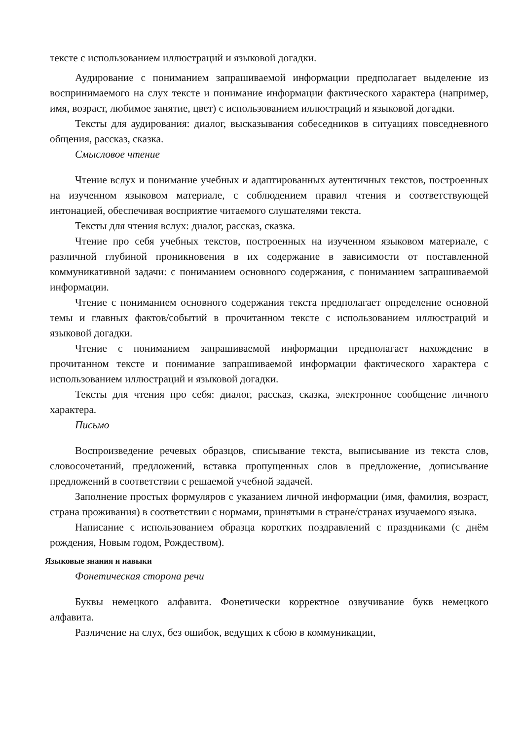тексте с использованием иллюстраций и языковой догадки.
Аудирование с пониманием запрашиваемой информации предполагает выделение из воспринимаемого на слух тексте и понимание информации фактического характера (например, имя, возраст, любимое занятие, цвет) с использованием иллюстраций и языковой догадки.
Тексты для аудирования: диалог, высказывания собеседников в ситуациях повседневного общения, рассказ, сказка.
Смысловое чтение
Чтение вслух и понимание учебных и адаптированных аутентичных текстов, построенных на изученном языковом материале, с соблюдением правил чтения и соответствующей интонацией, обеспечивая восприятие читаемого слушателями текста.
Тексты для чтения вслух: диалог, рассказ, сказка.
Чтение про себя учебных текстов, построенных на изученном языковом материале, с различной глубиной проникновения в их содержание в зависимости от поставленной коммуникативной задачи: с пониманием основного содержания, с пониманием запрашиваемой информации.
Чтение с пониманием основного содержания текста предполагает определение основной темы и главных фактов/событий в прочитанном тексте с использованием иллюстраций и языковой догадки.
Чтение с пониманием запрашиваемой информации предполагает нахождение в прочитанном тексте и понимание запрашиваемой информации фактического характера с использованием иллюстраций и языковой догадки.
Тексты для чтения про себя: диалог, рассказ, сказка, электронное сообщение личного характера.
Письмо
Воспроизведение речевых образцов, списывание текста, выписывание из текста слов, словосочетаний, предложений, вставка пропущенных слов в предложение, дописывание предложений в соответствии с решаемой учебной задачей.
Заполнение простых формуляров с указанием личной информации (имя, фамилия, возраст, страна проживания) в соответствии с нормами, принятыми в стране/странах изучаемого языка.
Написание с использованием образца коротких поздравлений с праздниками (с днём рождения, Новым годом, Рождеством).
Языковые знания и навыки
Фонетическая сторона речи
Буквы немецкого алфавита. Фонетически корректное озвучивание букв немецкого алфавита.
Различение на слух, без ошибок, ведущих к сбою в коммуникации,